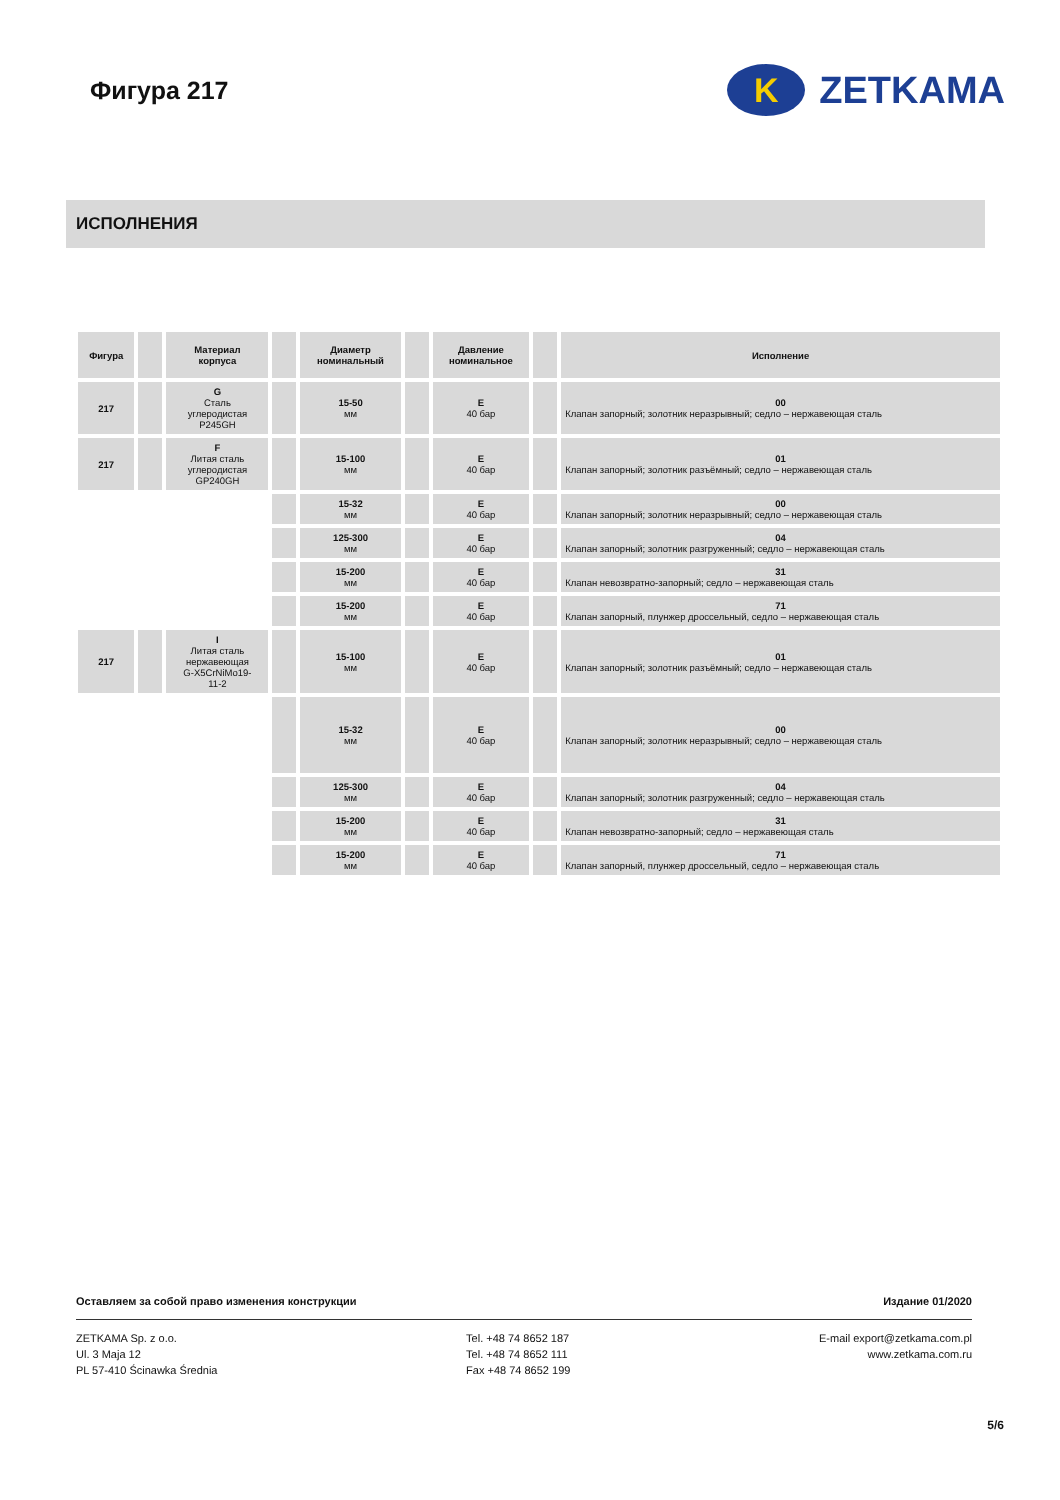Фигура 217
K
ZETKAMA
ИСПОЛНЕНИЯ
| Фигура | | Материал корпуса | | Диаметр номинальный | | Давление номинальное | | Исполнение |
| --- | --- | --- | --- | --- | --- | --- | --- | --- |
| 217 | | G Сталь углеродистая P245GH | | 15-50 мм | | E 40 бар | | 00 Клапан запорный; золотник неразрывный; седло – нержавеющая сталь |
| 217 | | F Литая сталь углеродистая GP240GH | | 15-100 мм | | E 40 бар | | 01 Клапан запорный; золотник разъёмный; седло – нержавеющая сталь |
| | | | | 15-32 мм | | E 40 бар | | 00 Клапан запорный; золотник неразрывный; седло – нержавеющая сталь |
| | | | | 125-300 мм | | E 40 бар | | 04 Клапан запорный; золотник разгруженный; седло – нержавеющая сталь |
| | | | | 15-200 мм | | E 40 бар | | 31 Клапан невозвратно-запорный; седло – нержавеющая сталь |
| | | | | 15-200 мм | | E 40 бар | | 71 Клапан запорный, плунжер дроссельный, седло – нержавеющая сталь |
| 217 | | I Литая сталь нержавеющая G-X5CrNiMo19- 11-2 | | 15-100 мм | | E 40 бар | | 01 Клапан запорный; золотник разъёмный; седло – нержавеющая сталь |
| | | | | 15-32 мм | | E 40 бар | | 00 Клапан запорный; золотник неразрывный; седло – нержавеющая сталь |
| | | | | 125-300 мм | | E 40 бар | | 04 Клапан запорный; золотник разгруженный; седло – нержавеющая сталь |
| | | | | 15-200 мм | | E 40 бар | | 31 Клапан невозвратно-запорный; седло – нержавеющая сталь |
| | | | | 15-200 мм | | E 40 бар | | 71 Клапан запорный, плунжер дроссельный, седло – нержавеющая сталь |
Оставляем за собой право изменения конструкции Издание 01/2020
ZETKAMA Sp. z o.o.
Ul. 3 Maja 12
PL 57-410 Ścinawka Średnia
Tel. +48 74 8652 187
Tel. +48 74 8652 111
Fax +48 74 8652 199
E-mail export@zetkama.com.pl
www.zetkama.com.ru
5/6